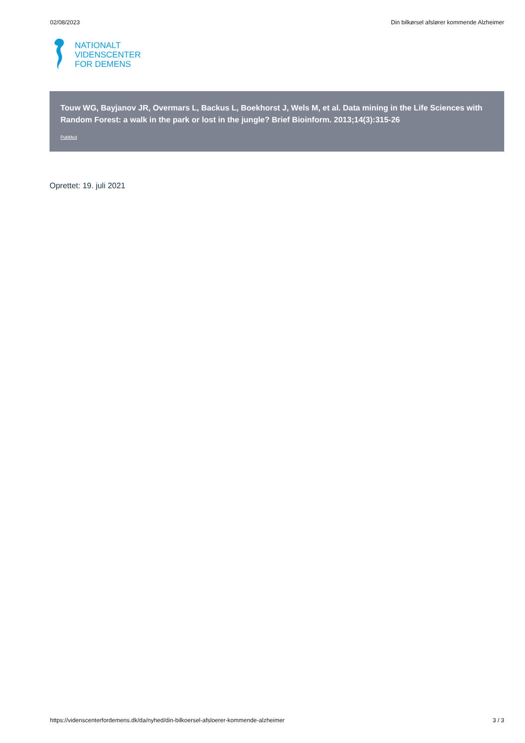02/08/2023 Din bilkørsel afslører kommende Alzheimer
NATIONALT
VIDENSCENTER
FOR DEMENS
Touw WG, Bayjanov JR, Overmars L, Backus L, Boekhorst J, Wels M, et al. Data mining in the Life Sciences with Random Forest: a walk in the park or lost in the jungle? Brief Bioinform. 2013;14(3):315-26
PubMed
Oprettet: 19. juli 2021
https://videnscenterfordemens.dk/da/nyhed/din-bilkoersel-afsloerer-kommende-alzheimer 3 / 3